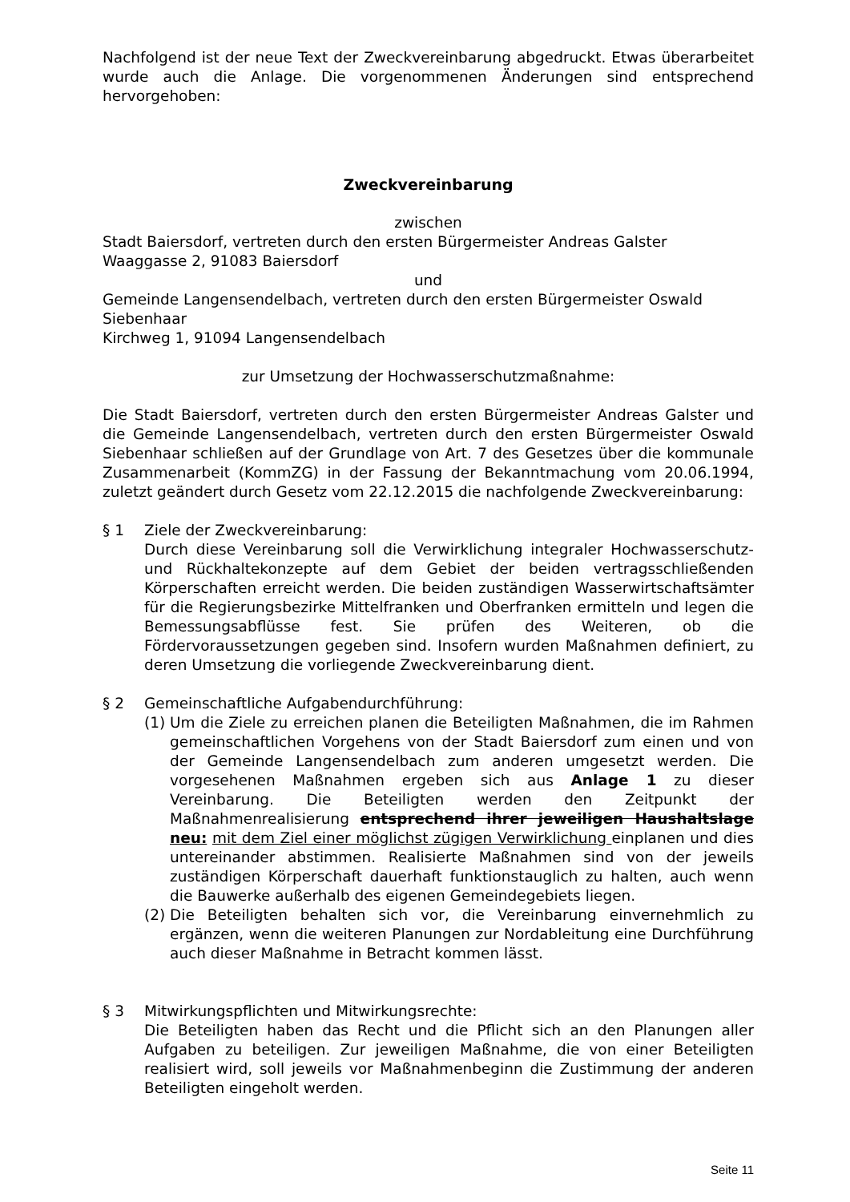Nachfolgend ist der neue Text der Zweckvereinbarung abgedruckt. Etwas überarbeitet wurde auch die Anlage. Die vorgenommenen Änderungen sind entsprechend hervorgehoben:
Zweckvereinbarung
zwischen
Stadt Baiersdorf, vertreten durch den ersten Bürgermeister Andreas Galster
Waaggasse 2, 91083 Baiersdorf
und
Gemeinde Langensendelbach, vertreten durch den ersten Bürgermeister Oswald Siebenhaar
Kirchweg 1, 91094 Langensendelbach
zur Umsetzung der Hochwasserschutzmaßnahme:
Die Stadt Baiersdorf, vertreten durch den ersten Bürgermeister Andreas Galster und die Gemeinde Langensendelbach, vertreten durch den ersten Bürgermeister Oswald Siebenhaar schließen auf der Grundlage von Art. 7 des Gesetzes über die kommunale Zusammenarbeit (KommZG) in der Fassung der Bekanntmachung vom 20.06.1994, zuletzt geändert durch Gesetz vom 22.12.2015 die nachfolgende Zweckvereinbarung:
§ 1 Ziele der Zweckvereinbarung:
Durch diese Vereinbarung soll die Verwirklichung integraler Hochwasserschutz- und Rückhaltekonzepte auf dem Gebiet der beiden vertragsschließenden Körperschaften erreicht werden. Die beiden zuständigen Wasserwirtschaftsämter für die Regierungsbezirke Mittelfranken und Oberfranken ermitteln und legen die Bemessungsabflüsse fest. Sie prüfen des Weiteren, ob die Fördervoraussetzungen gegeben sind. Insofern wurden Maßnahmen definiert, zu deren Umsetzung die vorliegende Zweckvereinbarung dient.
§ 2 Gemeinschaftliche Aufgabendurchführung:
(1)
Um die Ziele zu erreichen planen die Beteiligten Maßnahmen, die im Rahmen gemeinschaftlichen Vorgehens von der Stadt Baiersdorf zum einen und von der Gemeinde Langensendelbach zum anderen umgesetzt werden. Die vorgesehenen Maßnahmen ergeben sich aus Anlage 1 zu dieser Vereinbarung. Die Beteiligten werden den Zeitpunkt der Maßnahmenrealisierung entsprechend ihrer jeweiligen Haushaltslage neu: mit dem Ziel einer möglichst zügigen Verwirklichung einplanen und dies untereinander abstimmen. Realisierte Maßnahmen sind von der jeweils zuständigen Körperschaft dauerhaft funktionstauglich zu halten, auch wenn die Bauwerke außerhalb des eigenen Gemeindegebiets liegen.
(2)
Die Beteiligten behalten sich vor, die Vereinbarung einvernehmlich zu ergänzen, wenn die weiteren Planungen zur Nordableitung eine Durchführung auch dieser Maßnahme in Betracht kommen lässt.
§ 3 Mitwirkungspflichten und Mitwirkungsrechte:
Die Beteiligten haben das Recht und die Pflicht sich an den Planungen aller Aufgaben zu beteiligen. Zur jeweiligen Maßnahme, die von einer Beteiligten realisiert wird, soll jeweils vor Maßnahmenbeginn die Zustimmung der anderen Beteiligten eingeholt werden.
Seite 11